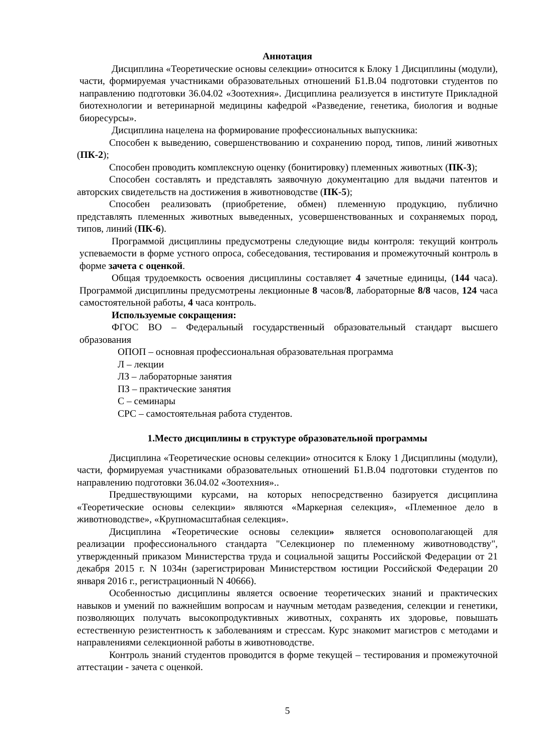Аннотация
Дисциплина «Теоретические основы селекции» относится к Блоку 1 Дисциплины (модули), части, формируемая участниками образовательных отношений Б1.В.04 подготовки студентов по направлению подготовки 36.04.02 «Зоотехния». Дисциплина реализуется в институте Прикладной биотехнологии и ветеринарной медицины кафедрой «Разведение, генетика, биология и водные биоресурсы».
Дисциплина нацелена на формирование профессиональных выпускника:
Способен к выведению, совершенствованию и сохранению пород, типов, линий животных (ПК-2);
Способен проводить комплексную оценку (бонитировку) племенных животных (ПК-3);
Способен составлять и представлять заявочную документацию для выдачи патентов и авторских свидетельств на достижения в животноводстве (ПК-5);
Способен реализовать (приобретение, обмен) племенную продукцию, публично представлять племенных животных выведенных, усовершенствованных и сохраняемых пород, типов, линий (ПК-6).
Программой дисциплины предусмотрены следующие виды контроля: текущий контроль успеваемости в форме устного опроса, собеседования, тестирования и промежуточный контроль в форме зачета с оценкой.
Общая трудоемкость освоения дисциплины составляет 4 зачетные единицы, (144 часа). Программой дисциплины предусмотрены лекционные 8 часов/8, лабораторные 8/8 часов, 124 часа самостоятельной работы, 4 часа контроль.
Используемые сокращения:
ФГОС ВО – Федеральный государственный образовательный стандарт высшего образования
ОПОП – основная профессиональная образовательная программа
Л – лекции
ЛЗ – лабораторные занятия
ПЗ – практические занятия
С – семинары
СРС – самостоятельная работа студентов.
1.Место дисциплины в структуре образовательной программы
Дисциплина «Теоретические основы селекции» относится к Блоку 1 Дисциплины (модули), части, формируемая участниками образовательных отношений Б1.В.04 подготовки студентов по направлению подготовки 36.04.02 «Зоотехния»..
Предшествующими курсами, на которых непосредственно базируется дисциплина «Теоретические основы селекции» являются «Маркерная селекция», «Племенное дело в животноводстве», «Крупномасштабная селекция».
Дисциплина «Теоретические основы селекции» является основополагающей для реализации профессионального стандарта "Селекционер по племенному животноводству", утвержденный приказом Министерства труда и социальной защиты Российской Федерации от 21 декабря 2015 г. N 1034н (зарегистрирован Министерством юстиции Российской Федерации 20 января 2016 г., регистрационный N 40666).
Особенностью дисциплины является освоение теоретических знаний и практических навыков и умений по важнейшим вопросам и научным методам разведения, селекции и генетики, позволяющих получать высокопродуктивных животных, сохранять их здоровье, повышать естественную резистентность к заболеваниям и стрессам. Курс знакомит магистров с методами и направлениями селекционной работы в животноводстве.
Контроль знаний студентов проводится в форме текущей – тестирования и промежуточной аттестации - зачета с оценкой.
5